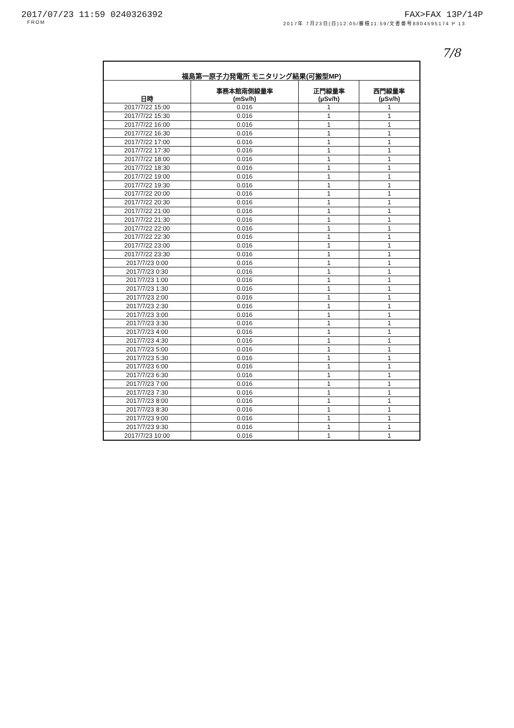2017/07/23 11:59 0240326392 FAX>FAX 13P/14P
FROM 2017年 7月23日(日)12:05/審積11:59/文書番号8804595174 P 13
7/8
| 福島第一原子力発電所 モニタリング結果(可搬型MP) | | | |
| --- | --- | --- | --- |
| 日時 | 事務本館南側線量率 (mSv/h) | 正門線量率 (μSv/h) | 西門線量率 (μSv/h) |
| 2017/7/22 15:00 | 0.016 | 1 | 1 |
| 2017/7/22 15:30 | 0.016 | 1 | 1 |
| 2017/7/22 16:00 | 0.016 | 1 | 1 |
| 2017/7/22 16:30 | 0.016 | 1 | 1 |
| 2017/7/22 17:00 | 0.016 | 1 | 1 |
| 2017/7/22 17:30 | 0.016 | 1 | 1 |
| 2017/7/22 18:00 | 0.016 | 1 | 1 |
| 2017/7/22 18:30 | 0.016 | 1 | 1 |
| 2017/7/22 19:00 | 0.016 | 1 | 1 |
| 2017/7/22 19:30 | 0.016 | 1 | 1 |
| 2017/7/22 20:00 | 0.016 | 1 | 1 |
| 2017/7/22 20:30 | 0.016 | 1 | 1 |
| 2017/7/22 21:00 | 0.016 | 1 | 1 |
| 2017/7/22 21:30 | 0.016 | 1 | 1 |
| 2017/7/22 22:00 | 0.016 | 1 | 1 |
| 2017/7/22 22:30 | 0.016 | 1 | 1 |
| 2017/7/22 23:00 | 0.016 | 1 | 1 |
| 2017/7/22 23:30 | 0.016 | 1 | 1 |
| 2017/7/23 0:00 | 0.016 | 1 | 1 |
| 2017/7/23 0:30 | 0.016 | 1 | 1 |
| 2017/7/23 1:00 | 0.016 | 1 | 1 |
| 2017/7/23 1:30 | 0.016 | 1 | 1 |
| 2017/7/23 2:00 | 0.016 | 1 | 1 |
| 2017/7/23 2:30 | 0.016 | 1 | 1 |
| 2017/7/23 3:00 | 0.016 | 1 | 1 |
| 2017/7/23 3:30 | 0.016 | 1 | 1 |
| 2017/7/23 4:00 | 0.016 | 1 | 1 |
| 2017/7/23 4:30 | 0.016 | 1 | 1 |
| 2017/7/23 5:00 | 0.016 | 1 | 1 |
| 2017/7/23 5:30 | 0.016 | 1 | 1 |
| 2017/7/23 6:00 | 0.016 | 1 | 1 |
| 2017/7/23 6:30 | 0.016 | 1 | 1 |
| 2017/7/23 7:00 | 0.016 | 1 | 1 |
| 2017/7/23 7:30 | 0.016 | 1 | 1 |
| 2017/7/23 8:00 | 0.016 | 1 | 1 |
| 2017/7/23 8:30 | 0.016 | 1 | 1 |
| 2017/7/23 9:00 | 0.016 | 1 | 1 |
| 2017/7/23 9:30 | 0.016 | 1 | 1 |
| 2017/7/23 10:00 | 0.016 | 1 | 1 |